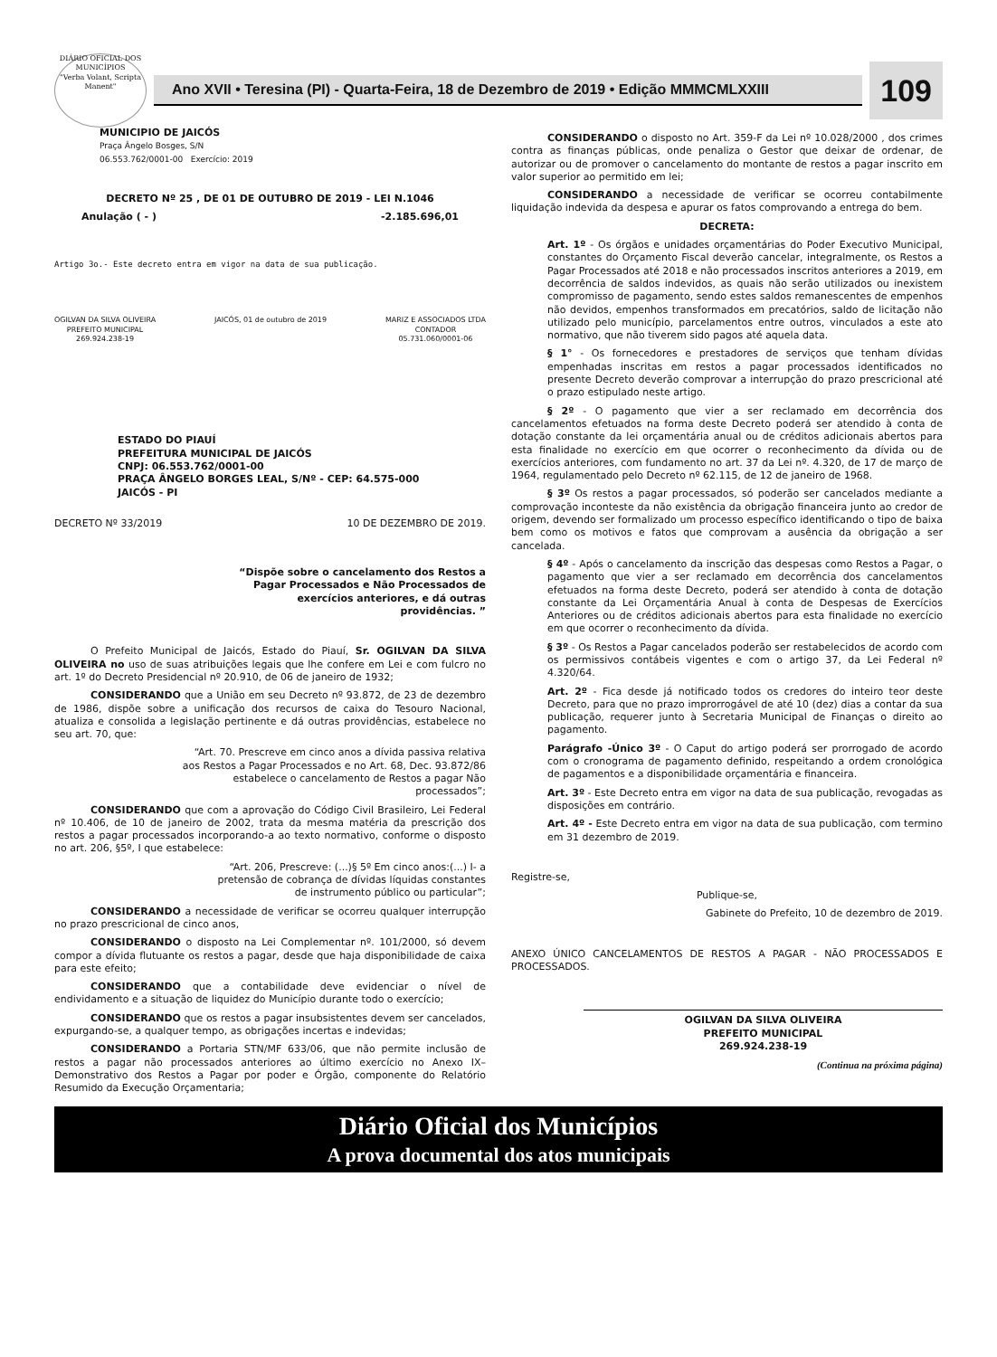DIÁRIO OFICIAL DOS MUNICÍPIOS
"Verba Volant, Scripta Manent"
Ano XVII • Teresina (PI) - Quarta-Feira, 18 de Dezembro de 2019 • Edição MMMCMLXXIII
109
MUNICIPIO DE JAICÓS
Praça Ângelo Bosges, S/N
06.553.762/0001-00 Exercício: 2019
DECRETO Nº 25 , DE 01 DE OUTUBRO DE 2019 - LEI N.1046
Anulação ( - ) -2.185.696,01
Artigo 3o.- Este decreto entra em vigor na data de sua publicação.
OGILVAN DA SILVA OLIVEIRA
PREFEITO MUNICIPAL
269.924.238-19
JAICÓS, 01 de outubro de 2019 MARIZ E ASSOCIADOS LTDA
CONTADOR
05.731.060/0001-06
ESTADO DO PIAUÍ
PREFEITURA MUNICIPAL DE JAICÓS
CNPJ: 06.553.762/0001-00
PRAÇA ÂNGELO BORGES LEAL, S/Nº - CEP: 64.575-000
JAICÓS - PI
DECRETO Nº 33/2019 10 DE DEZEMBRO DE 2019.
“Dispõe sobre o cancelamento dos Restos a Pagar Processados e Não Processados de exercícios anteriores, e dá outras providências. ”
O Prefeito Municipal de Jaicós, Estado do Piauí, Sr. OGILVAN DA SILVA OLIVEIRA no uso de suas atribuições legais que lhe confere em Lei e com fulcro no art. 1º do Decreto Presidencial nº 20.910, de 06 de janeiro de 1932;
CONSIDERANDO que a União em seu Decreto nº 93.872, de 23 de dezembro de 1986, dispõe sobre a unificação dos recursos de caixa do Tesouro Nacional, atualiza e consolida a legislação pertinente e dá outras providências, estabelece no seu art. 70, que:
“Art. 70. Prescreve em cinco anos a dívida passiva relativa aos Restos a Pagar Processados e no Art. 68, Dec. 93.872/86 estabelece o cancelamento de Restos a pagar Não processados”;
CONSIDERANDO que com a aprovação do Código Civil Brasileiro, Lei Federal nº 10.406, de 10 de janeiro de 2002, trata da mesma matéria da prescrição dos restos a pagar processados incorporando-a ao texto normativo, conforme o disposto no art. 206, §5º, I que estabelece:
“Art. 206, Prescreve: (...)§ 5º Em cinco anos:(...) I- a pretensão de cobrança de dívidas líquidas constantes de instrumento público ou particular”;
CONSIDERANDO a necessidade de verificar se ocorreu qualquer interrupção no prazo prescricional de cinco anos,
CONSIDERANDO o disposto na Lei Complementar nº. 101/2000, só devem compor a dívida flutuante os restos a pagar, desde que haja disponibilidade de caixa para este efeito;
CONSIDERANDO que a contabilidade deve evidenciar o nível de endividamento e a situação de liquidez do Município durante todo o exercício;
CONSIDERANDO que os restos a pagar insubsistentes devem ser cancelados, expurgando-se, a qualquer tempo, as obrigações incertas e indevidas;
CONSIDERANDO a Portaria STN/MF 633/06, que não permite inclusão de restos a pagar não processados anteriores ao último exercício no Anexo IX– Demonstrativo dos Restos a Pagar por poder e Órgão, componente do Relatório Resumido da Execução Orçamentaria;
CONSIDERANDO o disposto no Art. 359-F da Lei nº 10.028/2000 , dos crimes contra as finanças públicas, onde penaliza o Gestor que deixar de ordenar, de autorizar ou de promover o cancelamento do montante de restos a pagar inscrito em valor superior ao permitido em lei;
CONSIDERANDO a necessidade de verificar se ocorreu contabilmente liquidação indevida da despesa e apurar os fatos comprovando a entrega do bem.
DECRETA:
Art. 1º - Os órgãos e unidades orçamentárias do Poder Executivo Municipal, constantes do Orçamento Fiscal deverão cancelar, integralmente, os Restos a Pagar Processados até 2018 e não processados inscritos anteriores a 2019, em decorrência de saldos indevidos, as quais não serão utilizados ou inexistem compromisso de pagamento, sendo estes saldos remanescentes de empenhos não devidos, empenhos transformados em precatórios, saldo de licitação não utilizado pelo município, parcelamentos entre outros, vinculados a este ato normativo, que não tiverem sido pagos até aquela data.
§ 1° - Os fornecedores e prestadores de serviços que tenham dívidas empenhadas inscritas em restos a pagar processados identificados no presente Decreto deverão comprovar a interrupção do prazo prescricional até o prazo estipulado neste artigo.
§ 2º - O pagamento que vier a ser reclamado em decorrência dos cancelamentos efetuados na forma deste Decreto poderá ser atendido à conta de dotação constante da lei orçamentária anual ou de créditos adicionais abertos para esta finalidade no exercício em que ocorrer o reconhecimento da dívida ou de exercícios anteriores, com fundamento no art. 37 da Lei nº. 4.320, de 17 de março de 1964, regulamentado pelo Decreto nº 62.115, de 12 de janeiro de 1968.
§ 3º Os restos a pagar processados, só poderão ser cancelados mediante a comprovação inconteste da não existência da obrigação financeira junto ao credor de origem, devendo ser formalizado um processo específico identificando o tipo de baixa bem como os motivos e fatos que comprovam a ausência da obrigação a ser cancelada.
§ 4º - Após o cancelamento da inscrição das despesas como Restos a Pagar, o pagamento que vier a ser reclamado em decorrência dos cancelamentos efetuados na forma deste Decreto, poderá ser atendido à conta de dotação constante da Lei Orçamentária Anual à conta de Despesas de Exercícios Anteriores ou de créditos adicionais abertos para esta finalidade no exercício em que ocorrer o reconhecimento da dívida.
§ 3º - Os Restos a Pagar cancelados poderão ser restabelecidos de acordo com os permissivos contábeis vigentes e com o artigo 37, da Lei Federal nº 4.320/64.
Art. 2º - Fica desde já notificado todos os credores do inteiro teor deste Decreto, para que no prazo improrrogável de até 10 (dez) dias a contar da sua publicação, requerer junto à Secretaria Municipal de Finanças o direito ao pagamento.
Parágrafo -Único 3º - O Caput do artigo poderá ser prorrogado de acordo com o cronograma de pagamento definido, respeitando a ordem cronológica de pagamentos e a disponibilidade orçamentária e financeira.
Art. 3º - Este Decreto entra em vigor na data de sua publicação, revogadas as disposições em contrário.
Art. 4º - Este Decreto entra em vigor na data de sua publicação, com termino em 31 dezembro de 2019.
Registre-se,
Publique-se,
Gabinete do Prefeito, 10 de dezembro de 2019.
ANEXO ÚNICO CANCELAMENTOS DE RESTOS A PAGAR - NÃO PROCESSADOS E PROCESSADOS.
OGILVAN DA SILVA OLIVEIRA
PREFEITO MUNICIPAL
269.924.238-19
(Continua na próxima página)
Diário Oficial dos Municípios
A prova documental dos atos municipais